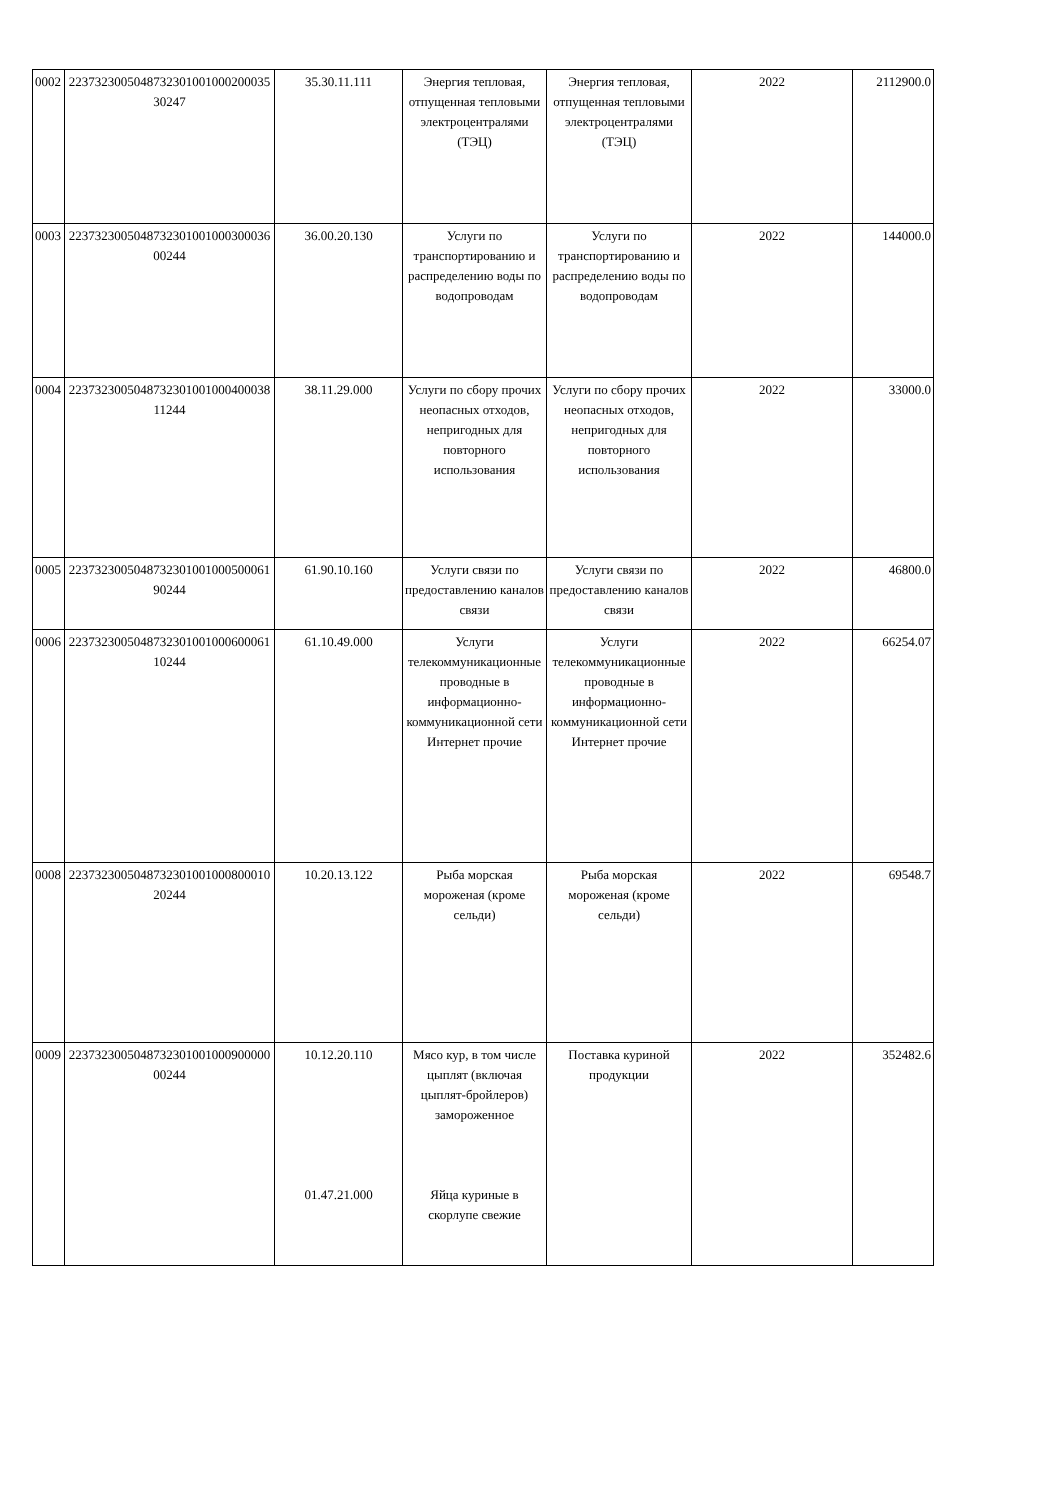| 0002 | 223732300504873230100100020003530247 | 35.30.11.111 | Энергия тепловая, отпущенная тепловыми электроцентралями (ТЭЦ) | Энергия тепловая, отпущенная тепловыми электроцентралями (ТЭЦ) | 2022 | 2112900.0 |
| 0003 | 223732300504873230100100030003600244 | 36.00.20.130 | Услуги по транспортированию и распределению воды по водопроводам | Услуги по транспортированию и распределению воды по водопроводам | 2022 | 144000.0 |
| 0004 | 223732300504873230100100040003811244 | 38.11.29.000 | Услуги по сбору прочих неопасных отходов, непригодных для повторного использования | Услуги по сбору прочих неопасных отходов, непригодных для повторного использования | 2022 | 33000.0 |
| 0005 | 223732300504873230100100050006190244 | 61.90.10.160 | Услуги связи по предоставлению каналов связи | Услуги связи по предоставлению каналов связи | 2022 | 46800.0 |
| 0006 | 223732300504873230100100060006110244 | 61.10.49.000 | Услуги телекоммуникационные проводные в информационно-коммуникационной сети Интернет прочие | Услуги телекоммуникационные проводные в информационно-коммуникационной сети Интернет прочие | 2022 | 66254.07 |
| 0008 | 223732300504873230100100080001020244 | 10.20.13.122 | Рыба морская мороженая (кроме сельди) | Рыба морская мороженая (кроме сельди) | 2022 | 69548.7 |
| 0009 | 223732300504873230100100090000000244 | 10.12.20.110 01.47.21.000 | Мясо кур, в том числе цыплят (включая цыплят-бройлеров) замороженное Яйца куриные в скорлупе свежие | Поставка куриной продукции | 2022 | 352482.6 |